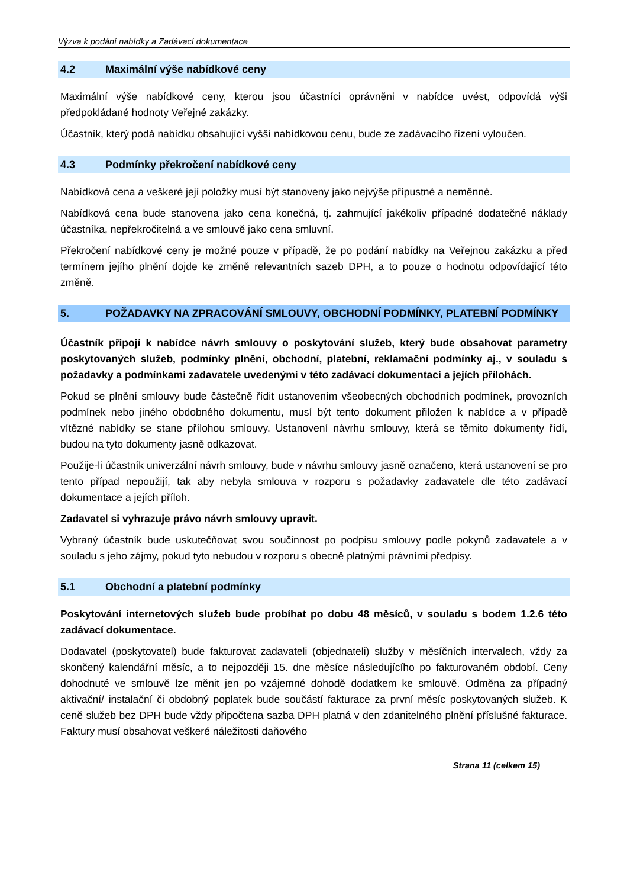Výzva k podání nabídky a Zadávací dokumentace
4.2 Maximální výše nabídkové ceny
Maximální výše nabídkové ceny, kterou jsou účastníci oprávněni v nabídce uvést, odpovídá výši předpokládané hodnoty Veřejné zakázky.
Účastník, který podá nabídku obsahující vyšší nabídkovou cenu, bude ze zadávacího řízení vyloučen.
4.3 Podmínky překročení nabídkové ceny
Nabídková cena a veškeré její položky musí být stanoveny jako nejvýše přípustné a neměnné.
Nabídková cena bude stanovena jako cena konečná, tj. zahrnující jakékoliv případné dodatečné náklady účastníka, nepřekročitelná a ve smlouvě jako cena smluvní.
Překročení nabídkové ceny je možné pouze v případě, že po podání nabídky na Veřejnou zakázku a před termínem jejího plnění dojde ke změně relevantních sazeb DPH, a to pouze o hodnotu odpovídající této změně.
5. POŽADAVKY NA ZPRACOVÁNÍ SMLOUVY, OBCHODNÍ PODMÍNKY, PLATEBNÍ PODMÍNKY
Účastník připojí k nabídce návrh smlouvy o poskytování služeb, který bude obsahovat parametry poskytovaných služeb, podmínky plnění, obchodní, platební, reklamační podmínky aj., v souladu s požadavky a podmínkami zadavatele uvedenými v této zadávací dokumentaci a jejích přílohách.
Pokud se plnění smlouvy bude částečně řídit ustanovením všeobecných obchodních podmínek, provozních podmínek nebo jiného obdobného dokumentu, musí být tento dokument přiložen k nabídce a v případě vítězné nabídky se stane přílohou smlouvy. Ustanovení návrhu smlouvy, která se těmito dokumenty řídí, budou na tyto dokumenty jasně odkazovat.
Použije-li účastník univerzální návrh smlouvy, bude v návrhu smlouvy jasně označeno, která ustanovení se pro tento případ nepoužijí, tak aby nebyla smlouva v rozporu s požadavky zadavatele dle této zadávací dokumentace a jejích příloh.
Zadavatel si vyhrazuje právo návrh smlouvy upravit.
Vybraný účastník bude uskutečňovat svou součinnost po podpisu smlouvy podle pokynů zadavatele a v souladu s jeho zájmy, pokud tyto nebudou v rozporu s obecně platnými právními předpisy.
5.1 Obchodní a platební podmínky
Poskytování internetových služeb bude probíhat po dobu 48 měsíců, v souladu s bodem 1.2.6 této zadávací dokumentace.
Dodavatel (poskytovatel) bude fakturovat zadavateli (objednateli) služby v měsíčních intervalech, vždy za skončený kalendářní měsíc, a to nejpozději 15. dne měsíce následujícího po fakturovaném období. Ceny dohodnuté ve smlouvě lze měnit jen po vzájemné dohodě dodatkem ke smlouvě. Odměna za případný aktivační/ instalační či obdobný poplatek bude součástí fakturace za první měsíc poskytovaných služeb. K ceně služeb bez DPH bude vždy připočtena sazba DPH platná v den zdanitelného plnění příslušné fakturace. Faktury musí obsahovat veškeré náležitosti daňového
Strana 11 (celkem 15)